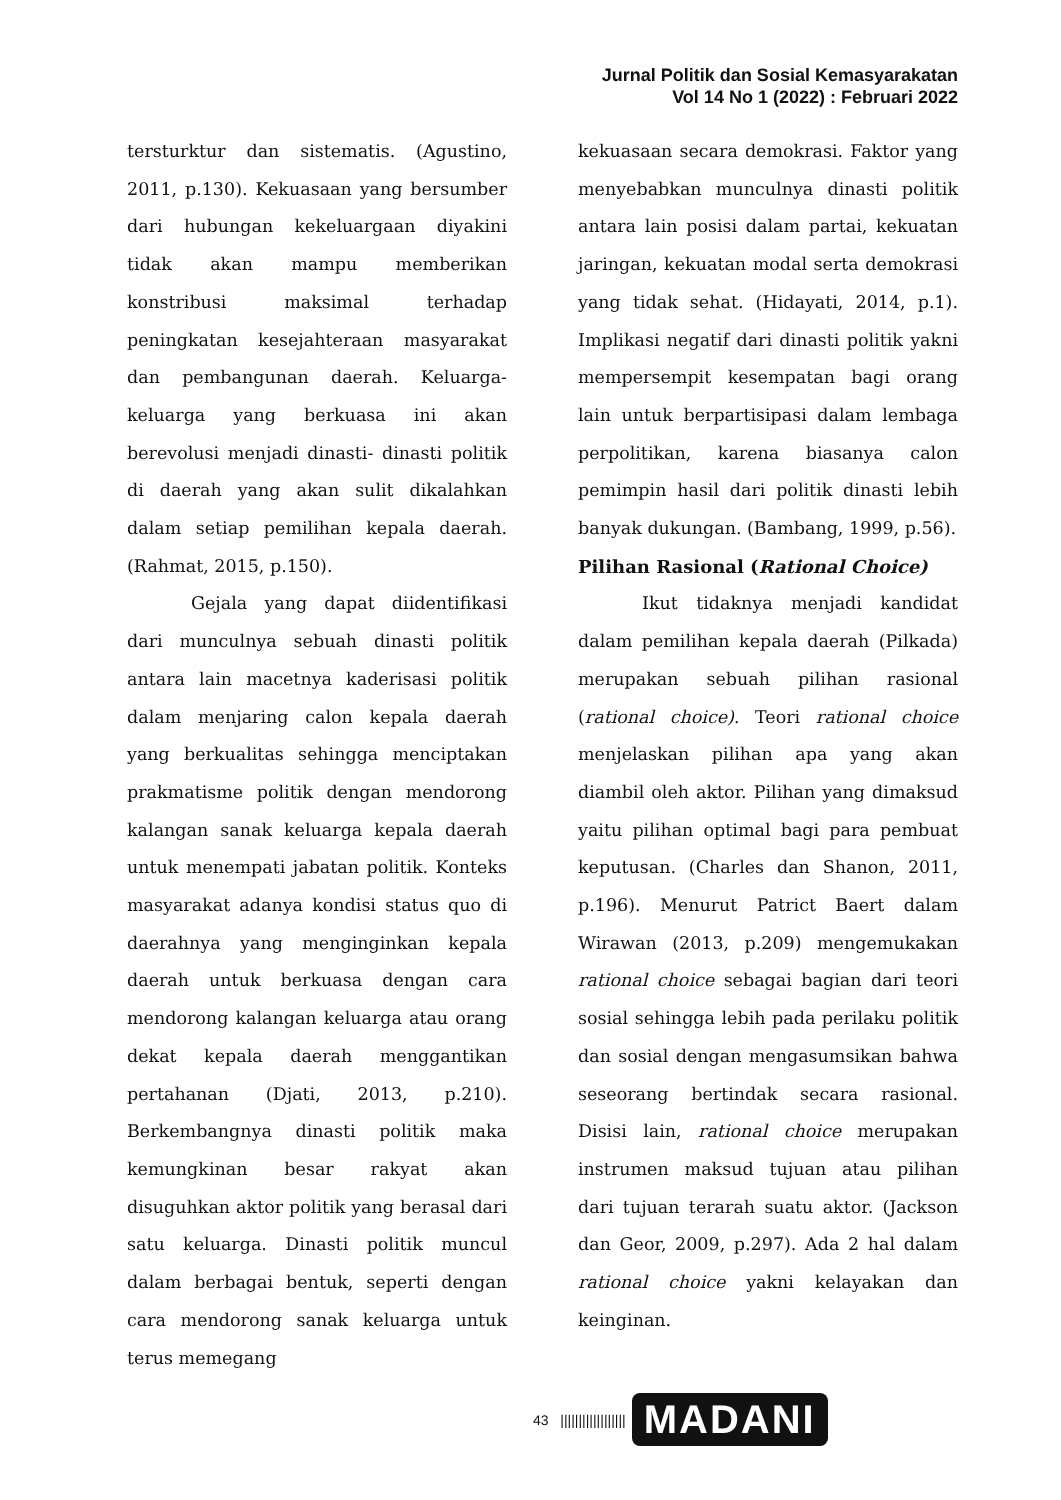Jurnal Politik dan Sosial Kemasyarakatan
Vol 14 No 1 (2022) : Februari 2022
tersturktur dan sistematis. (Agustino, 2011, p.130). Kekuasaan yang bersumber dari hubungan kekeluargaan diyakini tidak akan mampu memberikan konstribusi maksimal terhadap peningkatan kesejahteraan masyarakat dan pembangunan daerah. Keluarga-keluarga yang berkuasa ini akan berevolusi menjadi dinasti- dinasti politik di daerah yang akan sulit dikalahkan dalam setiap pemilihan kepala daerah. (Rahmat, 2015, p.150).
Gejala yang dapat diidentifikasi dari munculnya sebuah dinasti politik antara lain macetnya kaderisasi politik dalam menjaring calon kepala daerah yang berkualitas sehingga menciptakan prakmatisme politik dengan mendorong kalangan sanak keluarga kepala daerah untuk menempati jabatan politik. Konteks masyarakat adanya kondisi status quo di daerahnya yang menginginkan kepala daerah untuk berkuasa dengan cara mendorong kalangan keluarga atau orang dekat kepala daerah menggantikan pertahanan (Djati, 2013, p.210). Berkembangnya dinasti politik maka kemungkinan besar rakyat akan disuguhkan aktor politik yang berasal dari satu keluarga. Dinasti politik muncul dalam berbagai bentuk, seperti dengan cara mendorong sanak keluarga untuk terus memegang
kekuasaan secara demokrasi. Faktor yang menyebabkan munculnya dinasti politik antara lain posisi dalam partai, kekuatan jaringan, kekuatan modal serta demokrasi yang tidak sehat. (Hidayati, 2014, p.1). Implikasi negatif dari dinasti politik yakni mempersempit kesempatan bagi orang lain untuk berpartisipasi dalam lembaga perpolitikan, karena biasanya calon pemimpin hasil dari politik dinasti lebih banyak dukungan. (Bambang, 1999, p.56).
Pilihan Rasional (Rational Choice)
Ikut tidaknya menjadi kandidat dalam pemilihan kepala daerah (Pilkada) merupakan sebuah pilihan rasional (rational choice). Teori rational choice menjelaskan pilihan apa yang akan diambil oleh aktor. Pilihan yang dimaksud yaitu pilihan optimal bagi para pembuat keputusan. (Charles dan Shanon, 2011, p.196). Menurut Patrict Baert dalam Wirawan (2013, p.209) mengemukakan rational choice sebagai bagian dari teori sosial sehingga lebih pada perilaku politik dan sosial dengan mengasumsikan bahwa seseorang bertindak secara rasional. Disisi lain, rational choice merupakan instrumen maksud tujuan atau pilihan dari tujuan terarah suatu aktor. (Jackson dan Geor, 2009, p.297). Ada 2 hal dalam rational choice yakni kelayakan dan keinginan.
43 |||||||||||||||||| MADANI